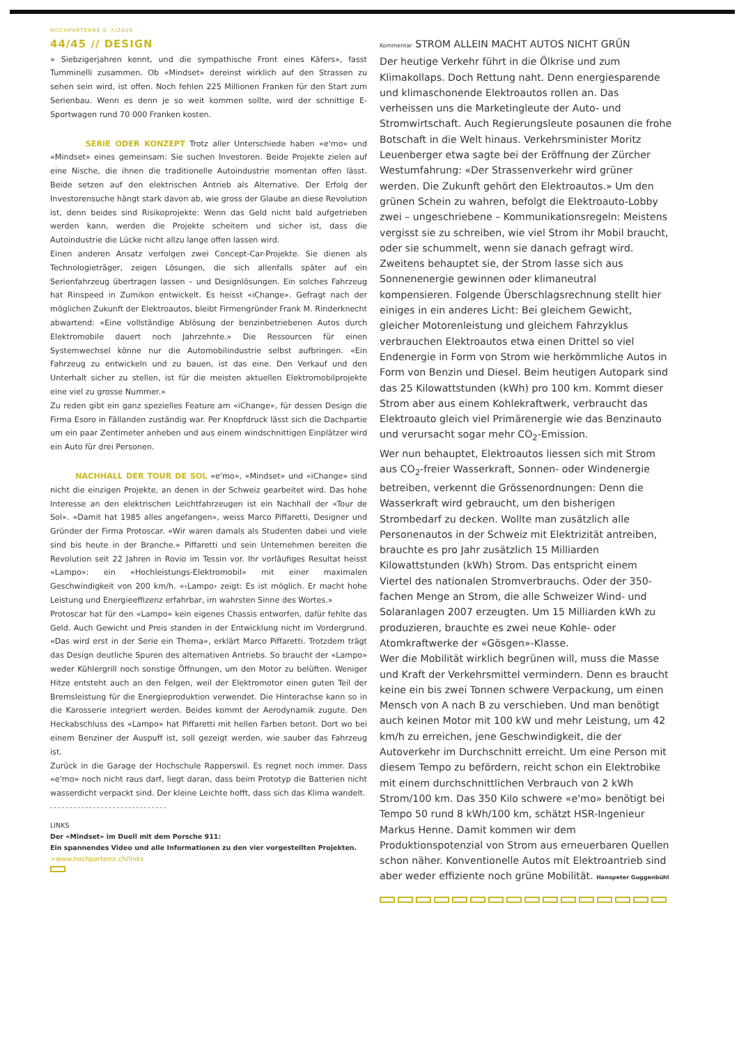HOCHPARTERRE 6–7/2009
44/45 // DESIGN
» Siebzigerjahren kennt, und die sympathische Front eines Käfers», fasst Tumminelli zusammen. Ob «Mindset» dereinst wirklich auf den Strassen zu sehen sein wird, ist offen. Noch fehlen 225 Millionen Franken für den Start zum Serienbau. Wenn es denn je so weit kommen sollte, wird der schnittige E-Sportwagen rund 70 000 Franken kosten.
SERIE ODER KONZEPT Trotz aller Unterschiede haben «e'mo» und «Mindset» eines gemeinsam: Sie suchen Investoren. Beide Projekte zielen auf eine Nische, die ihnen die traditionelle Autoindustrie momentan offen lässt. Beide setzen auf den elektrischen Antrieb als Alternative. Der Erfolg der Investorensuche hängt stark davon ab, wie gross der Glaube an diese Revolution ist, denn beides sind Risikoprojekte: Wenn das Geld nicht bald aufgetrieben werden kann, werden die Projekte scheitern und sicher ist, dass die Autoindustrie die Lücke nicht allzu lange offen lassen wird.
Einen anderen Ansatz verfolgen zwei Concept-Car-Projekte. Sie dienen als Technologieträger, zeigen Lösungen, die sich allenfalls später auf ein Serienfahrzeug übertragen lassen – und Designlösungen. Ein solches Fahrzeug hat Rinspeed in Zumikon entwickelt. Es heisst «iChange». Gefragt nach der möglichen Zukunft der Elektroautos, bleibt Firmengründer Frank M. Rinderknecht abwartend: «Eine vollständige Ablösung der benzinbetriebenen Autos durch Elektromobile dauert noch Jahrzehnte.» Die Ressourcen für einen Systemwechsel könne nur die Automobilindustrie selbst aufbringen. «Ein Fahrzeug zu entwickeln und zu bauen, ist das eine. Den Verkauf und den Unterhalt sicher zu stellen, ist für die meisten aktuellen Elektromobilprojekte eine viel zu grosse Nummer.»
Zu reden gibt ein ganz spezielles Feature am «iChange», für dessen Design die Firma Esoro in Fällanden zuständig war. Per Knopfdruck lässt sich die Dachpartie um ein paar Zentimeter anheben und aus einem windschnittigen Einplätzer wird ein Auto für drei Personen.
NACHHALL DER TOUR DE SOL «e'mo», «Mindset» und «iChange» sind nicht die einzigen Projekte, an denen in der Schweiz gearbeitet wird. Das hohe Interesse an den elektrischen Leichtfahrzeugen ist ein Nachhall der «Tour de Sol». «Damit hat 1985 alles angefangen», weiss Marco Piffaretti, Designer und Gründer der Firma Protoscar. «Wir waren damals als Studenten dabei und viele sind bis heute in der Branche.» Piffaretti und sein Unternehmen bereiten die Revolution seit 22 Jahren in Rovio im Tessin vor. Ihr vorläufiges Resultat heisst «Lampo»: ein «Hochleistungs-Elektromobil» mit einer maximalen Geschwindigkeit von 200 km/h. «‹Lampo› zeigt: Es ist möglich. Er macht hohe Leistung und Energieeffizenz erfahrbar, im wahrsten Sinne des Wortes.»
Protoscar hat für den «Lampo» kein eigenes Chassis entworfen, dafür fehlte das Geld. Auch Gewicht und Preis standen in der Entwicklung nicht im Vordergrund. «Das wird erst in der Serie ein Thema», erklärt Marco Piffaretti. Trotzdem trägt das Design deutliche Spuren des alternativen Antriebs. So braucht der «Lampo» weder Kühlergrill noch sonstige Öffnungen, um den Motor zu belüften. Weniger Hitze entsteht auch an den Felgen, weil der Elektromotor einen guten Teil der Bremsleistung für die Energieproduktion verwendet. Die Hinterachse kann so in die Karosserie integriert werden. Beides kommt der Aerodynamik zugute. Den Heckabschluss des «Lampo» hat Piffaretti mit hellen Farben betont. Dort wo bei einem Benziner der Auspuff ist, soll gezeigt werden, wie sauber das Fahrzeug ist.
Zurück in die Garage der Hochschule Rapperswil. Es regnet noch immer. Dass «e'mo» noch nicht raus darf, liegt daran, dass beim Prototyp die Batterien nicht wasserdicht verpackt sind. Der kleine Leichte hofft, dass sich das Klima wandelt.
------------------------------
LINKS
Der «Mindset» im Duell mit dem Porsche 911:
Ein spannendes Video und alle Informationen zu den vier vorgestellten Projekten.
>www.hochparterre.ch/links
Kommentar STROM ALLEIN MACHT AUTOS NICHT GRÜN
Der heutige Verkehr führt in die Ölkrise und zum Klimakollaps. Doch Rettung naht. Denn energiesparende und klimaschonende Elektroautos rollen an. Das verheissen uns die Marketingleute der Auto- und Stromwirtschaft. Auch Regierungsleute posaunen die frohe Botschaft in die Welt hinaus. Verkehrsminister Moritz Leuenberger etwa sagte bei der Eröffnung der Zürcher Westumfahrung: «Der Strassenverkehr wird grüner werden. Die Zukunft gehört den Elektroautos.» Um den grünen Schein zu wahren, befolgt die Elektroauto-Lobby zwei – ungeschriebene – Kommunikationsregeln: Meistens vergisst sie zu schreiben, wie viel Strom ihr Mobil braucht, oder sie schummelt, wenn sie danach gefragt wird. Zweitens behauptet sie, der Strom lasse sich aus Sonnenenergie gewinnen oder klimaneutral kompensieren. Folgende Überschlagsrechnung stellt hier einiges in ein anderes Licht: Bei gleichem Gewicht, gleicher Motorenleistung und gleichem Fahrzyklus verbrauchen Elektroautos etwa einen Drittel so viel Endenergie in Form von Strom wie herkömmliche Autos in Form von Benzin und Diesel. Beim heutigen Autopark sind das 25 Kilowattstunden (kWh) pro 100 km. Kommt dieser Strom aber aus einem Kohlekraftwerk, verbraucht das Elektroauto gleich viel Primärenergie wie das Benzinauto und verursacht sogar mehr CO<sub>2</sub>-Emission.
Wer nun behauptet, Elektroautos liessen sich mit Strom aus CO<sub>2</sub>-freier Wasserkraft, Sonnen- oder Windenergie betreiben, verkennt die Grössenordnungen: Denn die Wasserkraft wird gebraucht, um den bisherigen Strombedarf zu decken. Wollte man zusätzlich alle Personenautos in der Schweiz mit Elektrizität antreiben, brauchte es pro Jahr zusätzlich 15 Milliarden Kilowattstunden (kWh) Strom. Das entspricht einem Viertel des nationalen Stromverbrauchs. Oder der 350-fachen Menge an Strom, die alle Schweizer Wind- und Solaranlagen 2007 erzeugten. Um 15 Milliarden kWh zu produzieren, brauchte es zwei neue Kohle- oder Atomkraftwerke der «Gösgen»-Klasse.
Wer die Mobilität wirklich begrünen will, muss die Masse und Kraft der Verkehrsmittel vermindern. Denn es braucht keine ein bis zwei Tonnen schwere Verpackung, um einen Mensch von A nach B zu verschieben. Und man benötigt auch keinen Motor mit 100 kW und mehr Leistung, um 42 km/h zu erreichen, jene Geschwindigkeit, die der Autoverkehr im Durchschnitt erreicht. Um eine Person mit diesem Tempo zu befördern, reicht schon ein Elektrobike mit einem durchschnittlichen Verbrauch von 2 kWh Strom/100 km. Das 350 Kilo schwere «e'mo» benötigt bei Tempo 50 rund 8 kWh/100 km, schätzt HSR-Ingenieur Markus Henne. Damit kommen wir dem Produktionspotenzial von Strom aus erneuerbaren Quellen schon näher. Konventionelle Autos mit Elektroantrieb sind aber weder effiziente noch grüne Mobilität. Hanspeter Guggenbühl